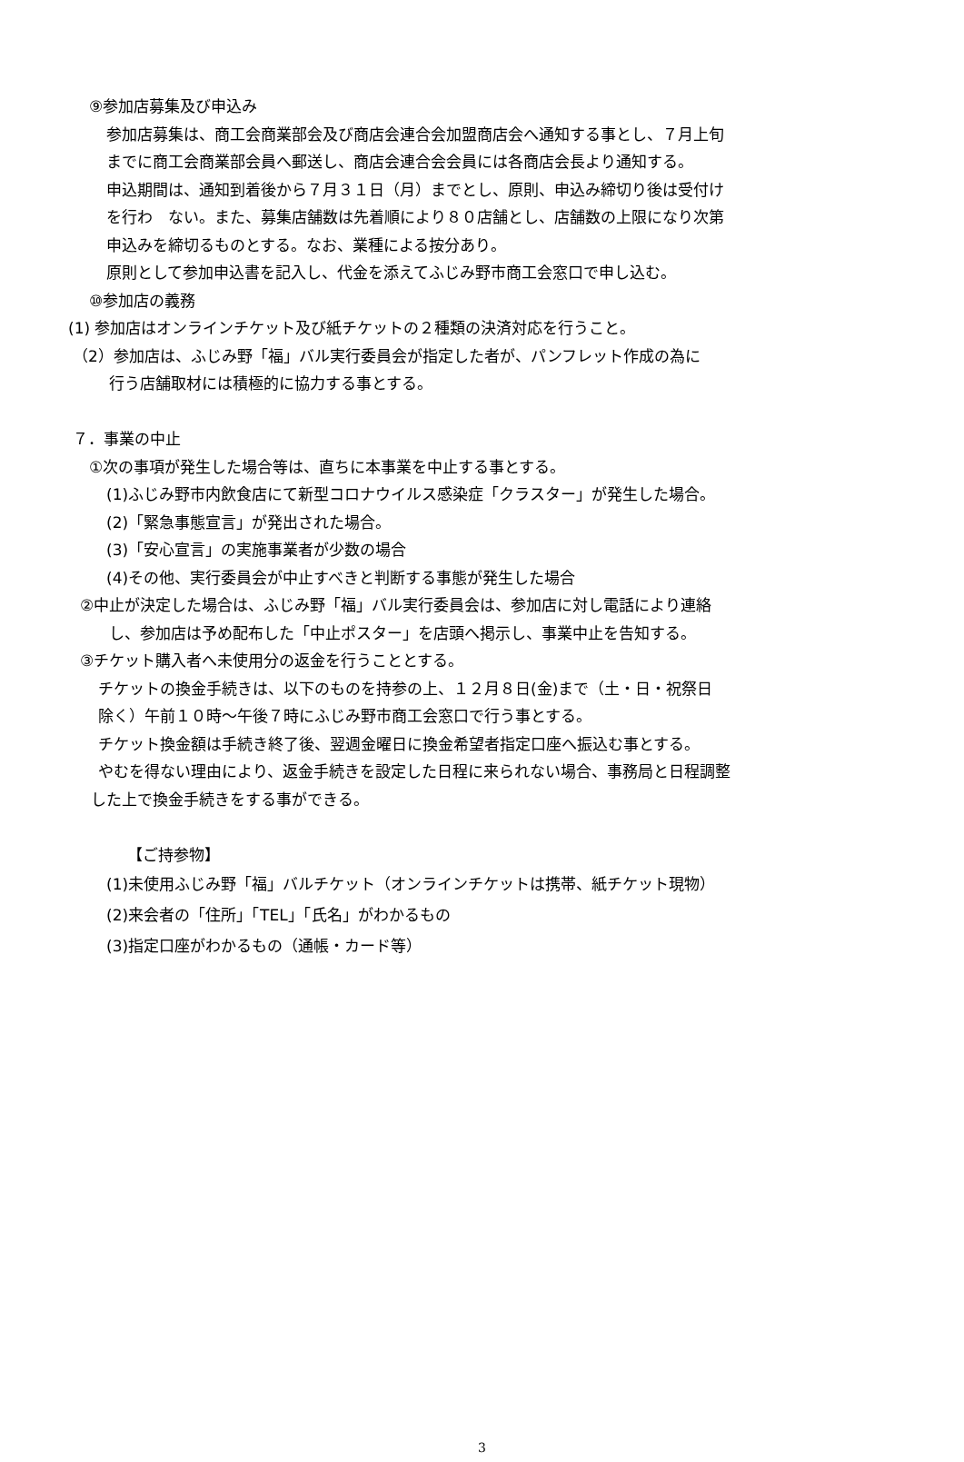⑨参加店募集及び申込み
参加店募集は、商工会商業部会及び商店会連合会加盟商店会へ通知する事とし、７月上旬
までに商工会商業部会員へ郵送し、商店会連合会会員には各商店会長より通知する。
申込期間は、通知到着後から７月３１日（月）までとし、原則、申込み締切り後は受付け
を行わ　ない。また、募集店舗数は先着順により８０店舗とし、店舗数の上限になり次第
申込みを締切るものとする。なお、業種による按分あり。
原則として参加申込書を記入し、代金を添えてふじみ野市商工会窓口で申し込む。
⑩参加店の義務
(1) 参加店はオンラインチケット及び紙チケットの２種類の決済対応を行うこと。
（2）参加店は、ふじみ野「福」バル実行委員会が指定した者が、パンフレット作成の為に
行う店舗取材には積極的に協力する事とする。
７．事業の中止
①次の事項が発生した場合等は、直ちに本事業を中止する事とする。
(1)ふじみ野市内飲食店にて新型コロナウイルス感染症「クラスター」が発生した場合。
(2)「緊急事態宣言」が発出された場合。
(3)「安心宣言」の実施事業者が少数の場合
(4)その他、実行委員会が中止すべきと判断する事態が発生した場合
②中止が決定した場合は、ふじみ野「福」バル実行委員会は、参加店に対し電話により連絡
し、参加店は予め配布した「中止ポスター」を店頭へ掲示し、事業中止を告知する。
③チケット購入者へ未使用分の返金を行うこととする。
チケットの換金手続きは、以下のものを持参の上、１２月８日(金)まで（土・日・祝祭日
除く）午前１０時～午後７時にふじみ野市商工会窓口で行う事とする。
チケット換金額は手続き終了後、翌週金曜日に換金希望者指定口座へ振込む事とする。
やむを得ない理由により、返金手続きを設定した日程に来られない場合、事務局と日程調整
した上で換金手続きをする事ができる。
【ご持参物】
(1)未使用ふじみ野「福」バルチケット（オンラインチケットは携帯、紙チケット現物）
(2)来会者の「住所」「TEL」「氏名」がわかるもの
(3)指定口座がわかるもの（通帳・カード等）
3